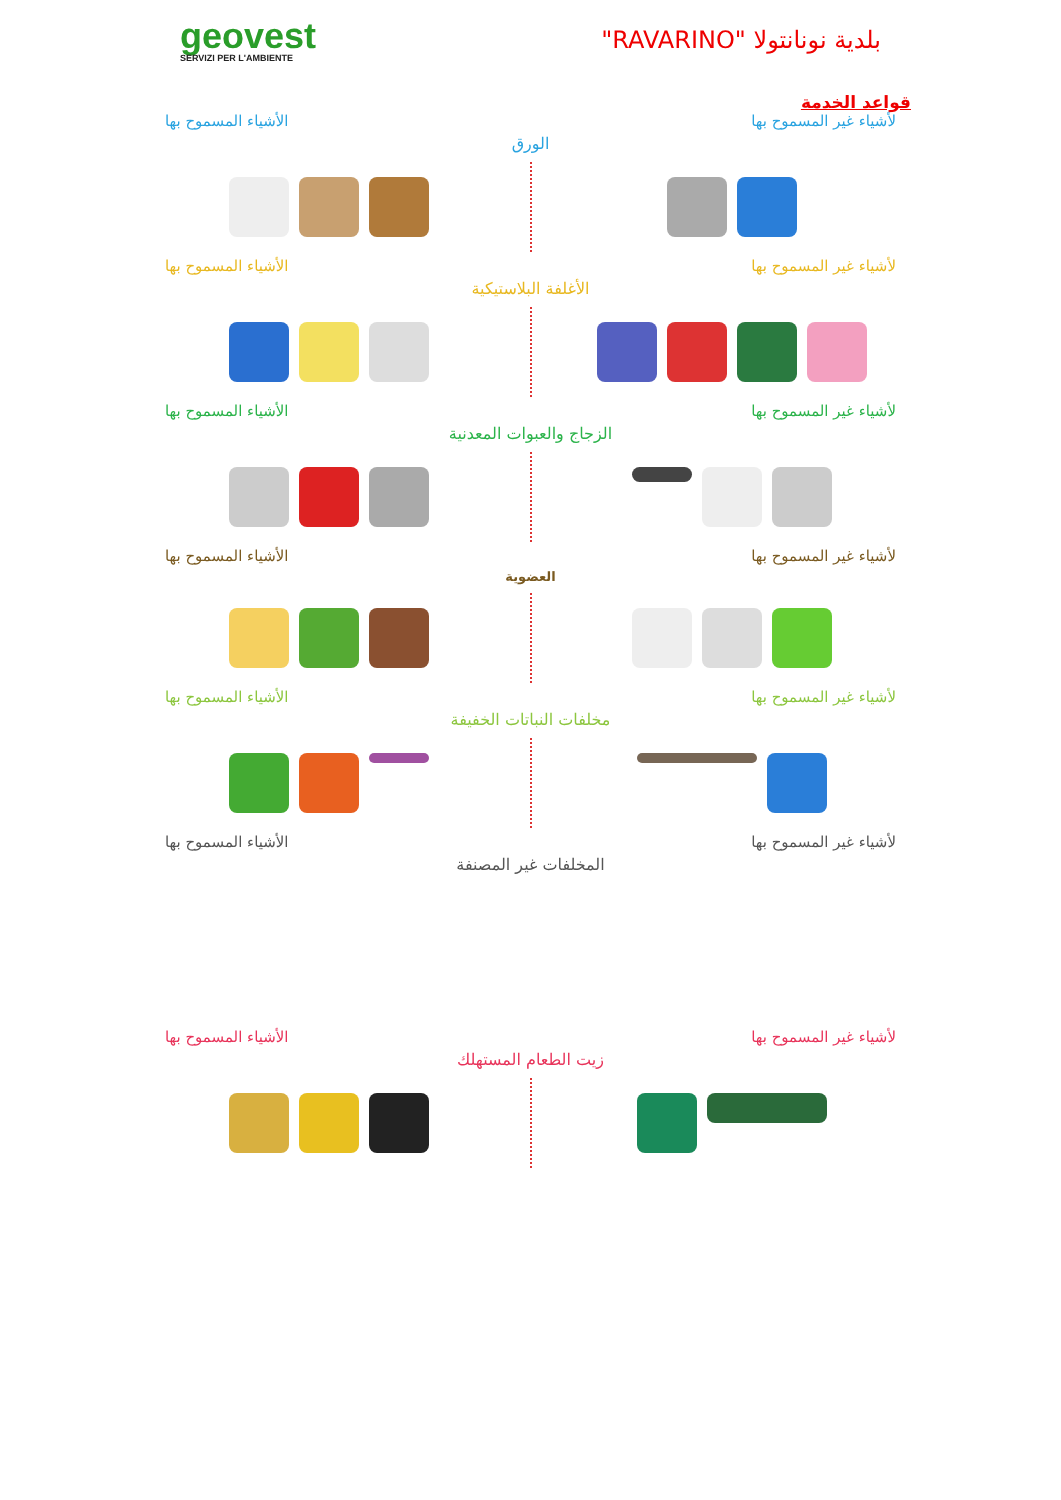geovest
SERVIZI PER L'AMBIENTE
بلدية نونانتولا "RAVARINO"
قواعد الخدمة
لأشياء غير المسموح بها الأشياء المسموح بها
الورق
لأشياء غير المسموح بها الأشياء المسموح بها
الأغلفة البلاستيكية
لأشياء غير المسموح بها الأشياء المسموح بها
الزجاج والعبوات المعدنية
لأشياء غير المسموح بها الأشياء المسموح بها
العضوية
لأشياء غير المسموح بها الأشياء المسموح بها
مخلفات النباتات الخفيفة
لأشياء غير المسموح بها الأشياء المسموح بها
المخلفات غير المصنفة
لأشياء غير المسموح بها الأشياء المسموح بها
زيت الطعام المستهلك